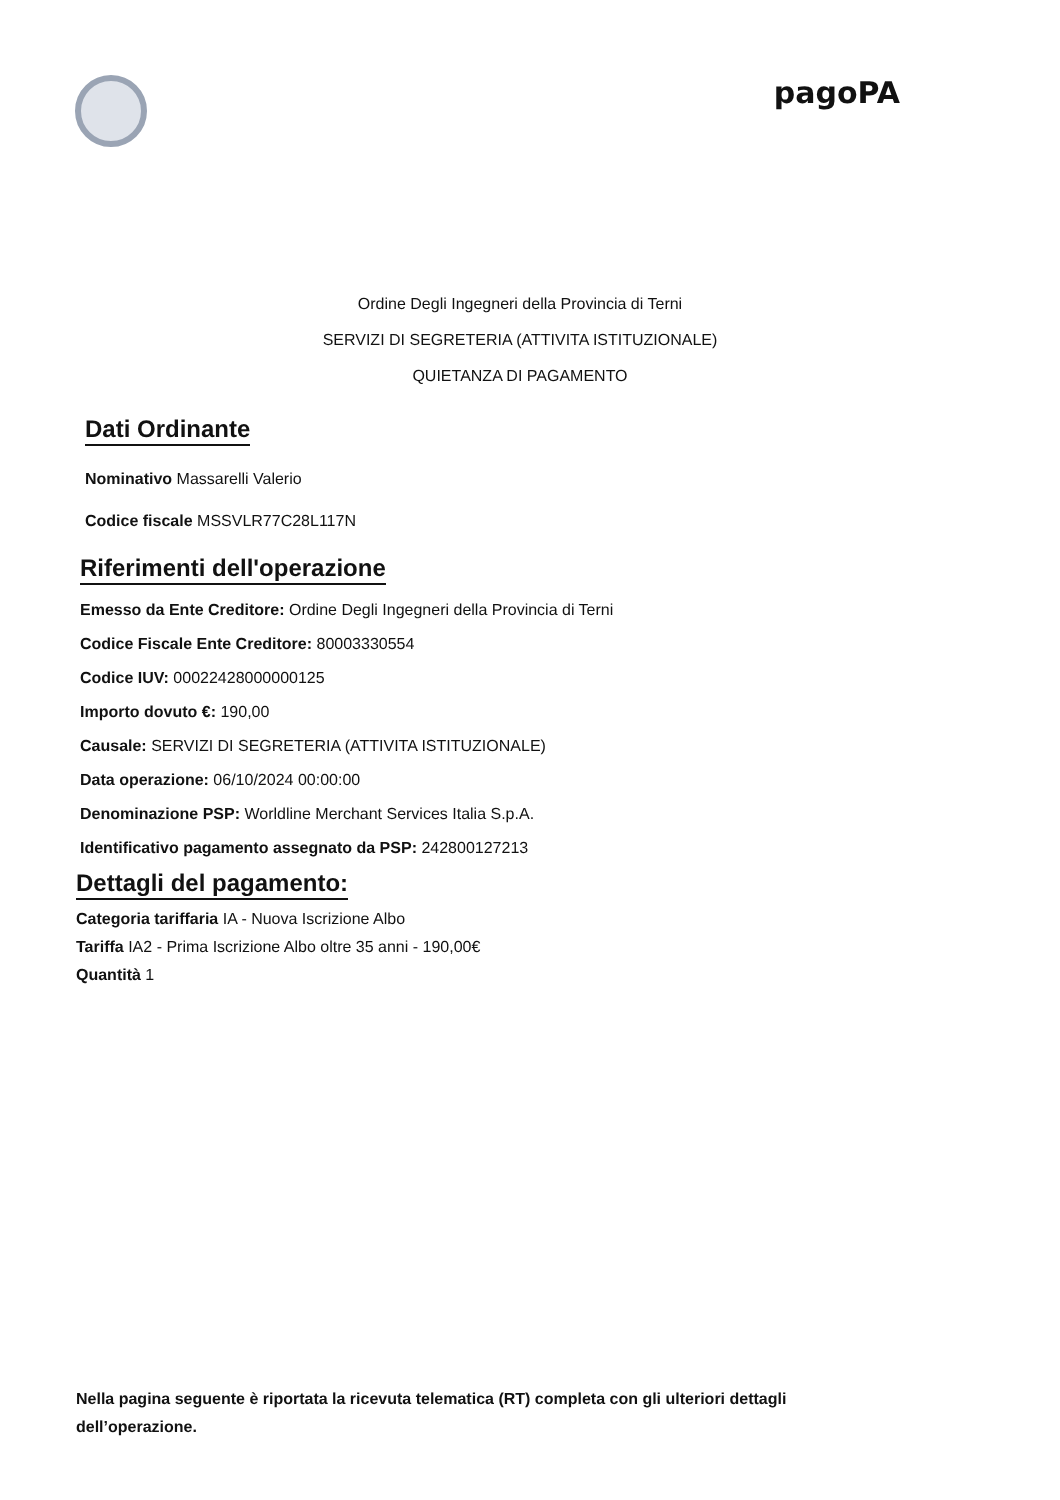pagoPA
Ordine Degli Ingegneri della Provincia di Terni
SERVIZI DI SEGRETERIA (ATTIVITA ISTITUZIONALE)
QUIETANZA DI PAGAMENTO
Dati Ordinante
Nominativo Massarelli Valerio
Codice fiscale MSSVLR77C28L117N
Riferimenti dell'operazione
Emesso da Ente Creditore: Ordine Degli Ingegneri della Provincia di Terni
Codice Fiscale Ente Creditore: 80003330554
Codice IUV: 00022428000000125
Importo dovuto €: 190,00
Causale: SERVIZI DI SEGRETERIA (ATTIVITA ISTITUZIONALE)
Data operazione: 06/10/2024 00:00:00
Denominazione PSP: Worldline Merchant Services Italia S.p.A.
Identificativo pagamento assegnato da PSP: 242800127213
Dettagli del pagamento:
Categoria tariffaria IA - Nuova Iscrizione Albo
Tariffa IA2 - Prima Iscrizione Albo oltre 35 anni - 190,00€
Quantità 1
Nella pagina seguente è riportata la ricevuta telematica (RT) completa con gli ulteriori dettagli dell’operazione.